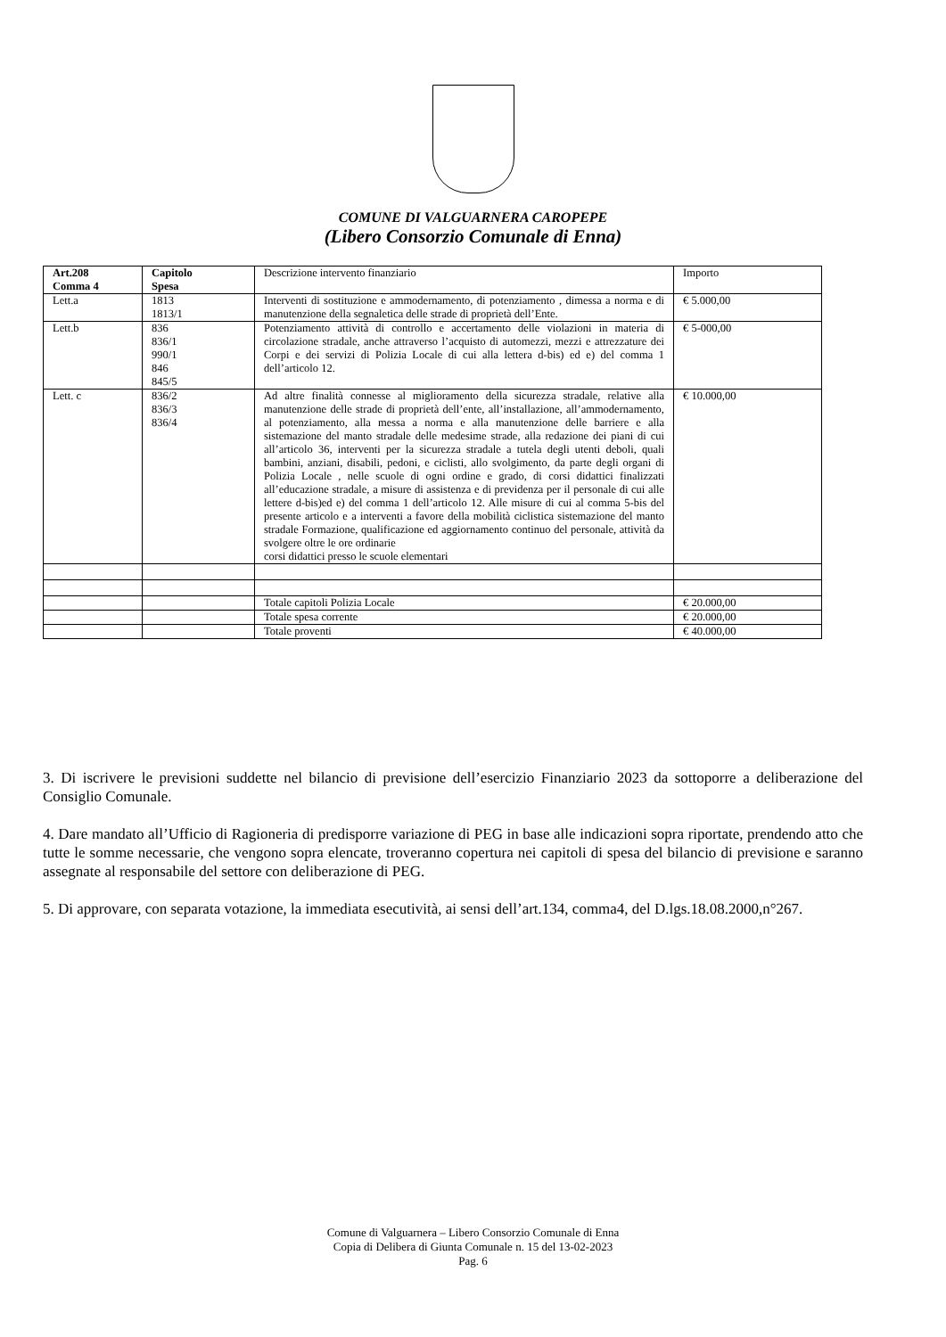COMUNE DI VALGUARNERA CAROPEPE
(Libero Consorzio Comunale di Enna)
| Art.208 Comma 4 | Capitolo Spesa | Descrizione intervento finanziario | Importo |
| --- | --- | --- | --- |
| Lett.a | 1813 1813/1 | Interventi di sostituzione e ammodernamento, di potenziamento , dimessa a norma e di manutenzione della segnaletica delle strade di proprietà dell’Ente. | € 5.000,00 |
| Lett.b | 836 836/1 990/1 846 845/5 | Potenziamento attività di controllo e accertamento delle violazioni in materia di circolazione stradale, anche attraverso l’acquisto di automezzi, mezzi e attrezzature dei Corpi e dei servizi di Polizia Locale di cui alla lettera d-bis) ed e) del comma 1 dell’articolo 12. | € 5-000,00 |
| Lett. c | 836/2 836/3 836/4 | Ad altre finalità connesse al miglioramento della sicurezza stradale, relative alla manutenzione delle strade di proprietà dell’ente, all’installazione, all’ammodernamento, al potenziamento, alla messa a norma e alla manutenzione delle barriere e alla sistemazione del manto stradale delle medesime strade, alla redazione dei piani di cui all’articolo 36, interventi per la sicurezza stradale a tutela degli utenti deboli, quali bambini, anziani, disabili, pedoni, e ciclisti, allo svolgimento, da parte degli organi di Polizia Locale , nelle scuole di ogni ordine e grado, di corsi didattici finalizzati all’educazione stradale, a misure di assistenza e di previdenza per il personale di cui alle lettere d-bis)ed e) del comma 1 dell’articolo 12. Alle misure di cui al comma 5-bis del presente articolo e a interventi a favore della mobilità ciclistica sistemazione del manto stradale Formazione, qualificazione ed aggiornamento continuo del personale, attività da svolgere oltre le ore ordinarie corsi didattici presso le scuole elementari | € 10.000,00 |
| | | Totale capitoli Polizia Locale | € 20.000,00 |
| | | Totale spesa corrente | € 20.000,00 |
| | | Totale proventi | € 40.000,00 |
3. Di iscrivere le previsioni suddette nel bilancio di previsione dell’esercizio Finanziario 2023 da sottoporre a deliberazione del Consiglio Comunale.
4. Dare mandato all’Ufficio di Ragioneria di predisporre variazione di PEG in base alle indicazioni sopra riportate, prendendo atto che tutte le somme necessarie, che vengono sopra elencate, troveranno copertura nei capitoli di spesa del bilancio di previsione e saranno assegnate al responsabile del settore con deliberazione di PEG.
5. Di approvare, con separata votazione, la immediata esecutività, ai sensi dell’art.134, comma4, del D.lgs.18.08.2000,n°267.
Comune di Valguarnera – Libero Consorzio Comunale di Enna
Copia di Delibera di Giunta Comunale n. 15 del 13-02-2023
Pag. 6